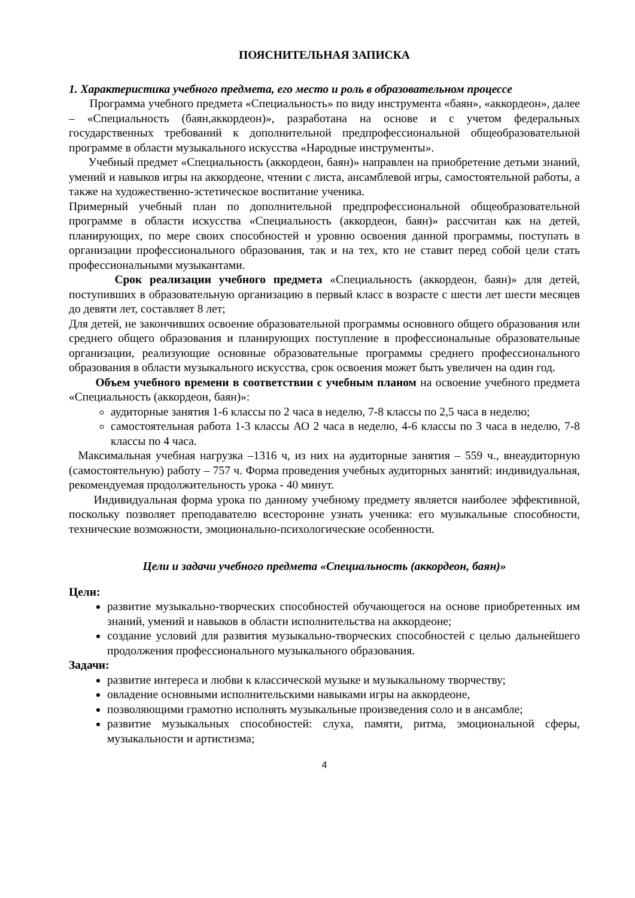ПОЯСНИТЕЛЬНАЯ ЗАПИСКА
1. Характеристика учебного предмета, его место и роль в образовательном процессе
Программа учебного предмета «Специальность» по виду инструмента «баян», «аккордеон», далее – «Специальность (баян,аккордеон)», разработана на основе и с учетом федеральных государственных требований к дополнительной предпрофессиональной общеобразовательной программе в области музыкального искусства «Народные инструменты».
Учебный предмет «Специальность (аккордеон, баян)» направлен на приобретение детьми знаний, умений и навыков игры на аккордеоне, чтении с листа, ансамблевой игры, самостоятельной работы, а также на художественно-эстетическое воспитание ученика.
Примерный учебный план по дополнительной предпрофессиональной общеобразовательной программе в области искусства «Специальность (аккордеон, баян)» рассчитан как на детей, планирующих, по мере своих способностей и уровню освоения данной программы, поступать в организации профессионального образования, так и на тех, кто не ставит перед собой цели стать профессиональными музыкантами.
Срок реализации учебного предмета «Специальность (аккордеон, баян)» для детей, поступивших в образовательную организацию в первый класс в возрасте с шести лет шести месяцев до девяти лет, составляет 8 лет;
Для детей, не закончивших освоение образовательной программы основного общего образования или среднего общего образования и планирующих поступление в профессиональные образовательные организации, реализующие основные образовательные программы среднего профессионального образования в области музыкального искусства, срок освоения может быть увеличен на один год.
Объем учебного времени в соответствии с учебным планом на освоение учебного предмета «Специальность (аккордеон, баян)»:
аудиторные занятия 1-6 классы по 2 часа в неделю, 7-8 классы по 2,5 часа в неделю;
самостоятельная работа 1-3 классы АО 2 часа в неделю, 4-6 классы по 3 часа в неделю, 7-8 классы по 4 часа.
Максимальная учебная нагрузка –1316 ч, из них на аудиторные занятия – 559 ч., внеаудиторную (самостоятельную) работу – 757 ч. Форма проведения учебных аудиторных занятий: индивидуальная, рекомендуемая продолжительность урока - 40 минут.
Индивидуальная форма урока по данному учебному предмету является наиболее эффективной, поскольку позволяет преподавателю всесторонне узнать ученика: его музыкальные способности, технические возможности, эмоционально-психологические особенности.
Цели и задачи учебного предмета «Специальность (аккордеон, баян)»
Цели:
развитие музыкально-творческих способностей обучающегося на основе приобретенных им знаний, умений и навыков в области исполнительства на аккордеоне;
создание условий для развития музыкально-творческих способностей с целью дальнейшего продолжения профессионального музыкального образования.
Задачи:
развитие интереса и любви к классической музыке и музыкальному творчеству;
овладение основными исполнительскими навыками игры на аккордеоне,
позволяющими грамотно исполнять музыкальные произведения соло и в ансамбле;
развитие музыкальных способностей: слуха, памяти, ритма, эмоциональной сферы, музыкальности и артистизма;
4